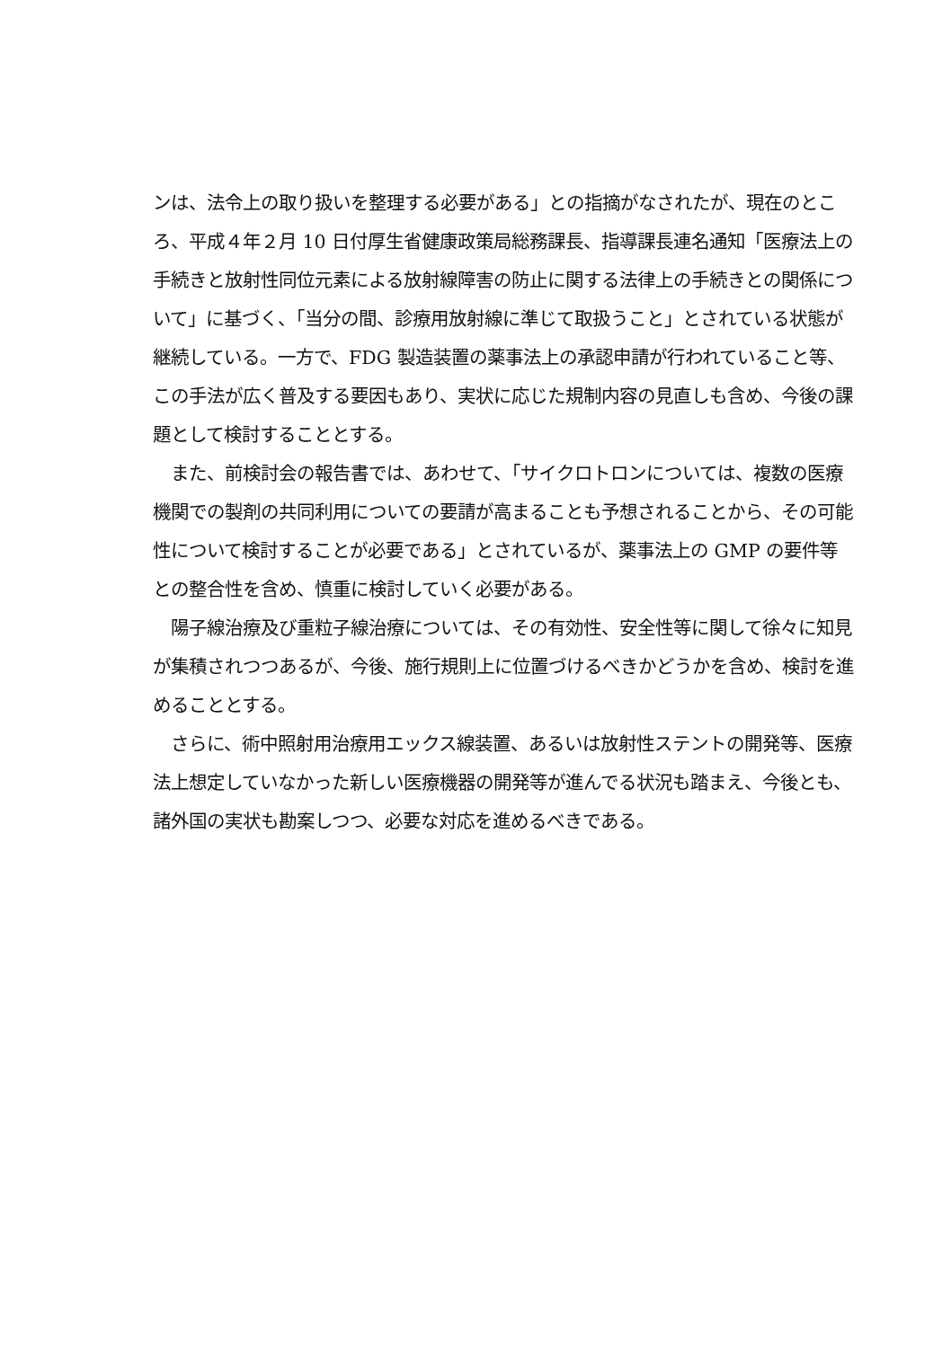ンは、法令上の取り扱いを整理する必要がある」との指摘がなされたが、現在のところ、平成４年２月 10 日付厚生省健康政策局総務課長、指導課長連名通知「医療法上の手続きと放射性同位元素による放射線障害の防止に関する法律上の手続きとの関係について」に基づく、「当分の間、診療用放射線に準じて取扱うこと」とされている状態が継続している。一方で、FDG 製造装置の薬事法上の承認申請が行われていること等、この手法が広く普及する要因もあり、実状に応じた規制内容の見直しも含め、今後の課題として検討することとする。
　また、前検討会の報告書では、あわせて、「サイクロトロンについては、複数の医療機関での製剤の共同利用についての要請が高まることも予想されることから、その可能性について検討することが必要である」とされているが、薬事法上の GMP の要件等との整合性を含め、慎重に検討していく必要がある。
　陽子線治療及び重粒子線治療については、その有効性、安全性等に関して徐々に知見が集積されつつあるが、今後、施行規則上に位置づけるべきかどうかを含め、検討を進めることとする。
　さらに、術中照射用治療用エックス線装置、あるいは放射性ステントの開発等、医療法上想定していなかった新しい医療機器の開発等が進んでる状況も踏まえ、今後とも、諸外国の実状も勘案しつつ、必要な対応を進めるべきである。